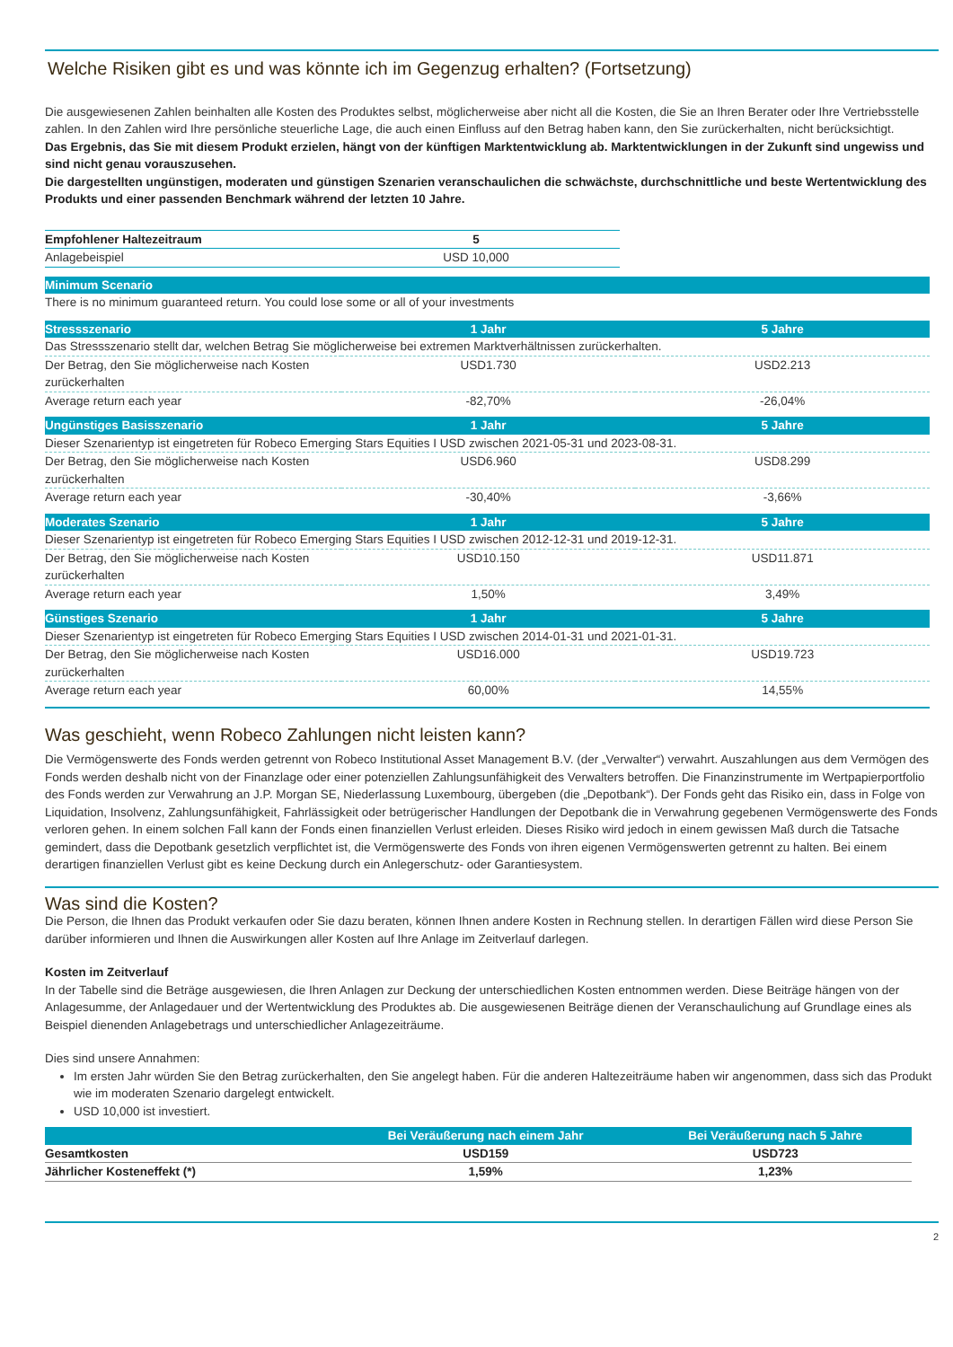Welche Risiken gibt es und was könnte ich im Gegenzug erhalten? (Fortsetzung)
Die ausgewiesenen Zahlen beinhalten alle Kosten des Produktes selbst, möglicherweise aber nicht all die Kosten, die Sie an Ihren Berater oder Ihre Vertriebsstelle zahlen. In den Zahlen wird Ihre persönliche steuerliche Lage, die auch einen Einfluss auf den Betrag haben kann, den Sie zurückerhalten, nicht berücksichtigt.
Das Ergebnis, das Sie mit diesem Produkt erzielen, hängt von der künftigen Marktentwicklung ab. Marktentwicklungen in der Zukunft sind ungewiss und sind nicht genau vorauszusehen.
Die dargestellten ungünstigen, moderaten und günstigen Szenarien veranschaulichen die schwächste, durchschnittliche und beste Wertentwicklung des Produkts und einer passenden Benchmark während der letzten 10 Jahre.
| Empfohlener Haltezeitraum | 5 |
| Anlagebeispiel | USD 10,000 |
| Minimum Scenario | | |
| There is no minimum guaranteed return. You could lose some or all of your investments | | |
| Stressszenario | 1 Jahr | 5 Jahre |
| Das Stressszenario stellt dar, welchen Betrag Sie möglicherweise bei extremen Marktverhältnissen zurückerhalten. | | |
| Der Betrag, den Sie möglicherweise nach Kosten zurückerhalten | USD1.730 | USD2.213 |
| Average return each year | -82,70% | -26,04% |
| Ungünstiges Basisszenario | 1 Jahr | 5 Jahre |
| Dieser Szenarientyp ist eingetreten für Robeco Emerging Stars Equities I USD zwischen 2021-05-31 und 2023-08-31. | | |
| Der Betrag, den Sie möglicherweise nach Kosten zurückerhalten | USD6.960 | USD8.299 |
| Average return each year | -30,40% | -3,66% |
| Moderates Szenario | 1 Jahr | 5 Jahre |
| Dieser Szenarientyp ist eingetreten für Robeco Emerging Stars Equities I USD zwischen 2012-12-31 und 2019-12-31. | | |
| Der Betrag, den Sie möglicherweise nach Kosten zurückerhalten | USD10.150 | USD11.871 |
| Average return each year | 1,50% | 3,49% |
| Günstiges Szenario | 1 Jahr | 5 Jahre |
| Dieser Szenarientyp ist eingetreten für Robeco Emerging Stars Equities I USD zwischen 2014-01-31 und 2021-01-31. | | |
| Der Betrag, den Sie möglicherweise nach Kosten zurückerhalten | USD16.000 | USD19.723 |
| Average return each year | 60,00% | 14,55% |
Was geschieht, wenn Robeco Zahlungen nicht leisten kann?
Die Vermögenswerte des Fonds werden getrennt von Robeco Institutional Asset Management B.V. (der „Verwalter“) verwahrt. Auszahlungen aus dem Vermögen des Fonds werden deshalb nicht von der Finanzlage oder einer potenziellen Zahlungsunfähigkeit des Verwalters betroffen. Die Finanzinstrumente im Wertpapierportfolio des Fonds werden zur Verwahrung an J.P. Morgan SE, Niederlassung Luxembourg, übergeben (die „Depotbank“). Der Fonds geht das Risiko ein, dass in Folge von Liquidation, Insolvenz, Zahlungsunfähigkeit, Fahrlässigkeit oder betrügerischer Handlungen der Depotbank die in Verwahrung gegebenen Vermögenswerte des Fonds verloren gehen. In einem solchen Fall kann der Fonds einen finanziellen Verlust erleiden. Dieses Risiko wird jedoch in einem gewissen Maß durch die Tatsache gemindert, dass die Depotbank gesetzlich verpflichtet ist, die Vermögenswerte des Fonds von ihren eigenen Vermögenswerten getrennt zu halten. Bei einem derartigen finanziellen Verlust gibt es keine Deckung durch ein Anlegerschutz- oder Garantiesystem.
Was sind die Kosten?
Die Person, die Ihnen das Produkt verkaufen oder Sie dazu beraten, können Ihnen andere Kosten in Rechnung stellen. In derartigen Fällen wird diese Person Sie darüber informieren und Ihnen die Auswirkungen aller Kosten auf Ihre Anlage im Zeitverlauf darlegen.
Kosten im Zeitverlauf
In der Tabelle sind die Beträge ausgewiesen, die Ihren Anlagen zur Deckung der unterschiedlichen Kosten entnommen werden. Diese Beiträge hängen von der Anlagesumme, der Anlagedauer und der Wertentwicklung des Produktes ab. Die ausgewiesenen Beiträge dienen der Veranschaulichung auf Grundlage eines als Beispiel dienenden Anlagebetrags und unterschiedlicher Anlagezeiträume.
Dies sind unsere Annahmen:
Im ersten Jahr würden Sie den Betrag zurückerhalten, den Sie angelegt haben. Für die anderen Haltezeiträume haben wir angenommen, dass sich das Produkt wie im moderaten Szenario dargelegt entwickelt.
USD 10,000 ist investiert.
| | Bei Veräußerung nach einem Jahr | Bei Veräußerung nach 5 Jahre |
| --- | --- | --- |
| Gesamtkosten | USD159 | USD723 |
| Jährlicher Kosteneffekt (*) | 1,59% | 1,23% |
2